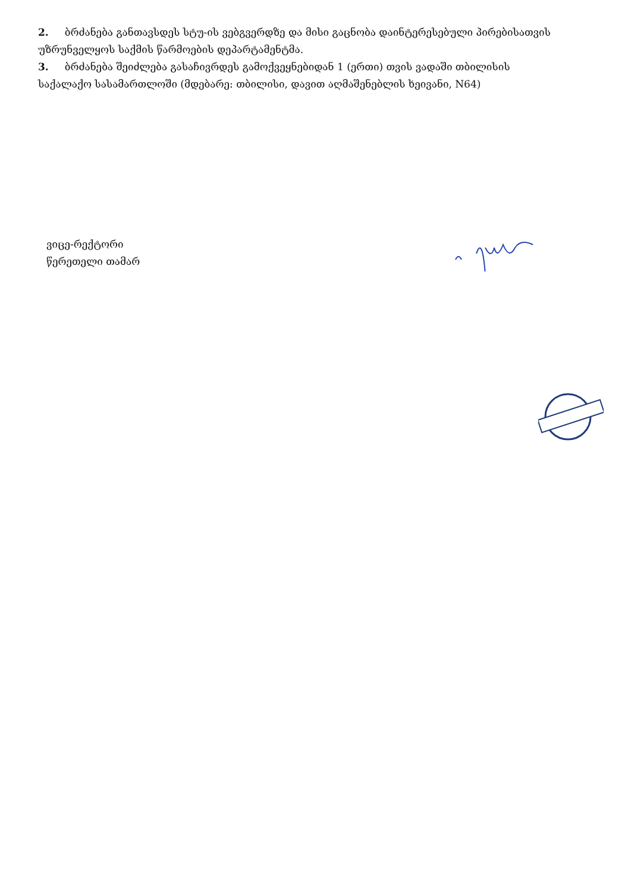2. ბრძანება განთავსდეს სტუ-ის ვებგვერდზე და მისი გაცნობა დაინტერესებული პირებისათვის უზრუნველყოს საქმის წარმოების დეპარტამენტმა.
3. ბრძანება შეიძლება გასაჩივრდეს გამოქვეყნებიდან 1 (ერთი) თვის ვადაში თბილისის საქალაქო სასამართლოში (მდებარე: თბილისი, დავით აღმაშენებლის ხეივანი, N64)
ვიცე-რექტორი
წერეთელი თამარ